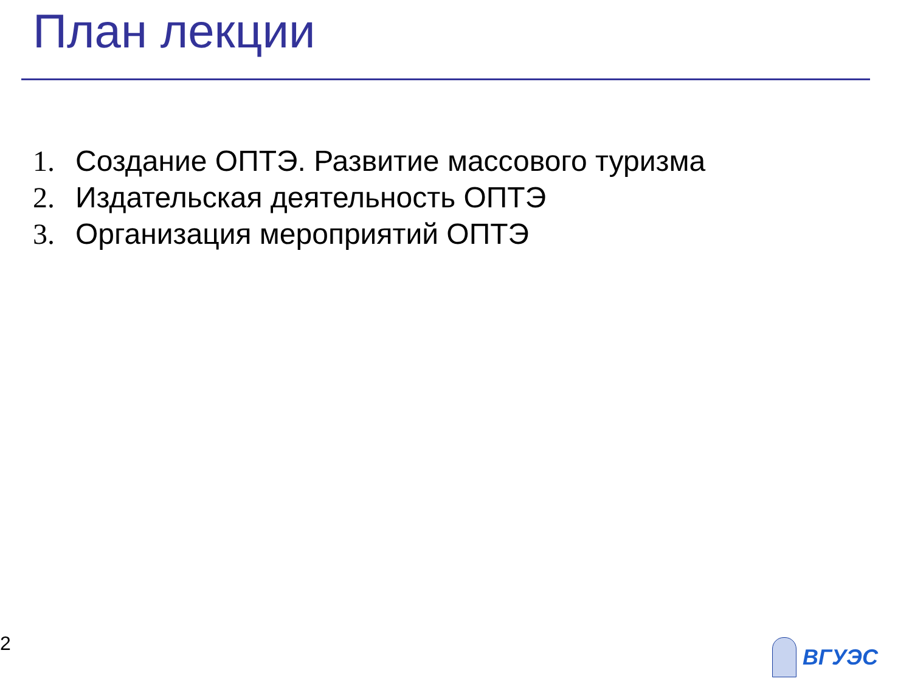План лекции
1. Создание ОПТЭ. Развитие массового туризма
2. Издательская деятельность ОПТЭ
3. Организация мероприятий ОПТЭ
2 ВГУЭС